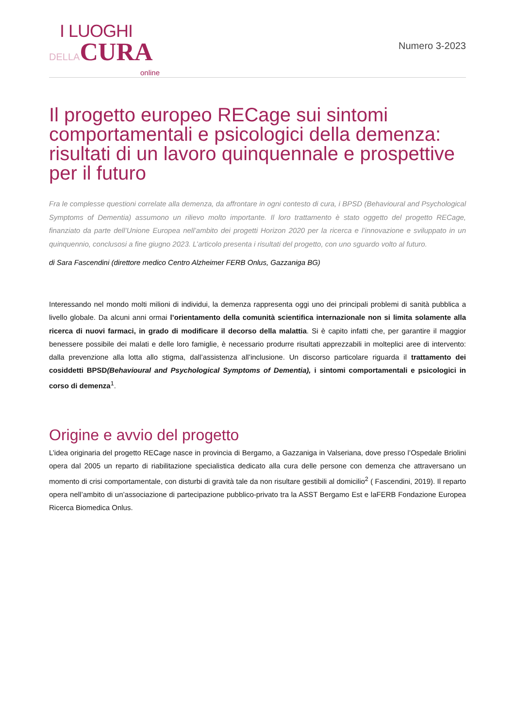I LUOGHI
DELLACURA
online
Numero 3-2023
Il progetto europeo RECage sui sintomi comportamentali e psicologici della demenza: risultati di un lavoro quinquennale e prospettive per il futuro
Fra le complesse questioni correlate alla demenza, da affrontare in ogni contesto di cura, i BPSD (Behavioural and Psychological Symptoms of Dementia) assumono un rilievo molto importante. Il loro trattamento è stato oggetto del progetto RECage, finanziato da parte dell’Unione Europea nell’ambito dei progetti Horizon 2020 per la ricerca e l’innovazione e sviluppato in un quinquennio, conclusosi a fine giugno 2023. L’articolo presenta i risultati del progetto, con uno sguardo volto al futuro.
di Sara Fascendini (direttore medico Centro Alzheimer FERB Onlus, Gazzaniga BG)
Interessando nel mondo molti milioni di individui, la demenza rappresenta oggi uno dei principali problemi di sanità pubblica a livello globale. Da alcuni anni ormai l’orientamento della comunità scientifica internazionale non si limita solamente alla ricerca di nuovi farmaci, in grado di modificare il decorso della malattia. Si è capito infatti che, per garantire il maggior benessere possibile dei malati e delle loro famiglie, è necessario produrre risultati apprezzabili in molteplici aree di intervento: dalla prevenzione alla lotta allo stigma, dall’assistenza all’inclusione. Un discorso particolare riguarda il trattamento dei cosiddetti BPSD(Behavioural and Psychological Symptoms of Dementia), i sintomi comportamentali e psicologici in corso di demenza<sup>1</sup>.
Origine e avvio del progetto
L’idea originaria del progetto RECage nasce in provincia di Bergamo, a Gazzaniga in Valseriana, dove presso l’Ospedale Briolini opera dal 2005 un reparto di riabilitazione specialistica dedicato alla cura delle persone con demenza che attraversano un momento di crisi comportamentale, con disturbi di gravità tale da non risultare gestibili al domicilio<sup>2</sup> ( Fascendini, 2019). Il reparto opera nell’ambito di un’associazione di partecipazione pubblico-privato tra la ASST Bergamo Est e laFERB Fondazione Europea Ricerca Biomedica Onlus.